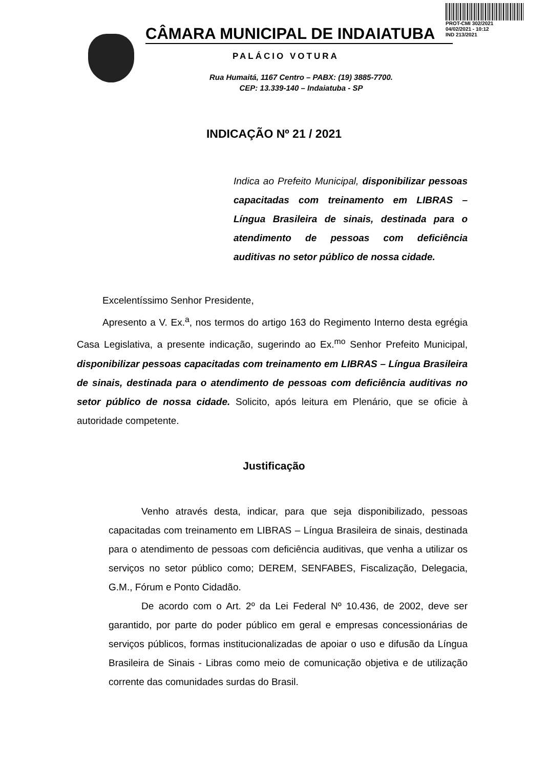PROT-CMI 302/2021
04/02/2021 - 10:12
IND 213/2021
CÂMARA MUNICIPAL DE INDAIATUBA
PALÁCIO VOTURA
Rua Humaitá, 1167 Centro – PABX: (19) 3885-7700.
CEP: 13.339-140 – Indaiatuba - SP
INDICAÇÃO Nº 21 / 2021
Indica ao Prefeito Municipal, disponibilizar pessoas capacitadas com treinamento em LIBRAS – Língua Brasileira de sinais, destinada para o atendimento de pessoas com deficiência auditivas no setor público de nossa cidade.
Excelentíssimo Senhor Presidente,
Apresento a V. Ex.<sup>a</sup>, nos termos do artigo 163 do Regimento Interno desta egrégia Casa Legislativa, a presente indicação, sugerindo ao Ex.<sup>mo</sup> Senhor Prefeito Municipal, disponibilizar pessoas capacitadas com treinamento em LIBRAS – Língua Brasileira de sinais, destinada para o atendimento de pessoas com deficiência auditivas no setor público de nossa cidade. Solicito, após leitura em Plenário, que se oficie à autoridade competente.
Justificação
Venho através desta, indicar, para que seja disponibilizado, pessoas capacitadas com treinamento em LIBRAS – Língua Brasileira de sinais, destinada para o atendimento de pessoas com deficiência auditivas, que venha a utilizar os serviços no setor público como; DEREM, SENFABES, Fiscalização, Delegacia, G.M., Fórum e Ponto Cidadão.
De acordo com o Art. 2º da Lei Federal Nº 10.436, de 2002, deve ser garantido, por parte do poder público em geral e empresas concessionárias de serviços públicos, formas institucionalizadas de apoiar o uso e difusão da Língua Brasileira de Sinais - Libras como meio de comunicação objetiva e de utilização corrente das comunidades surdas do Brasil.